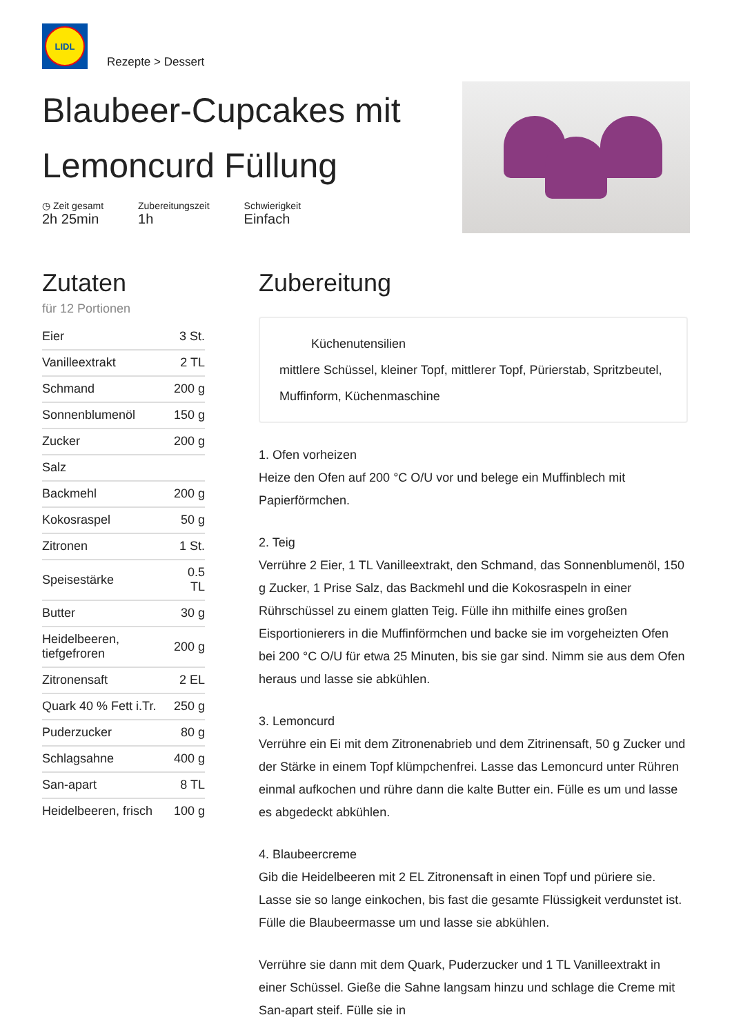LIDL
Rezepte > Dessert
Blaubeer-Cupcakes mit Lemoncurd Füllung
◷ Zeit gesamt
2h 25min
Zubereitungszeit
1h
Schwierigkeit
Einfach
Zutaten
für 12 Portionen
| Eier | 3 St. |
| Vanilleextrakt | 2 TL |
| Schmand | 200 g |
| Sonnenblumenöl | 150 g |
| Zucker | 200 g |
| Salz | |
| Backmehl | 200 g |
| Kokosraspel | 50 g |
| Zitronen | 1 St. |
| Speisestärke | 0.5 TL |
| Butter | 30 g |
| Heidelbeeren, tiefgefroren | 200 g |
| Zitronensaft | 2 EL |
| Quark 40 % Fett i.Tr. | 250 g |
| Puderzucker | 80 g |
| Schlagsahne | 400 g |
| San-apart | 8 TL |
| Heidelbeeren, frisch | 100 g |
Zubereitung
Küchenutensilien
mittlere Schüssel, kleiner Topf, mittlerer Topf, Pürierstab, Spritzbeutel, Muffinform, Küchenmaschine
1. Ofen vorheizen
Heize den Ofen auf 200 °C O/U vor und belege ein Muffinblech mit Papierförmchen.
2. Teig
Verrühre 2 Eier, 1 TL Vanilleextrakt, den Schmand, das Sonnenblumenöl, 150 g Zucker, 1 Prise Salz, das Backmehl und die Kokosraspeln in einer Rührschüssel zu einem glatten Teig. Fülle ihn mithilfe eines großen Eisportionierers in die Muffinförmchen und backe sie im vorgeheizten Ofen bei 200 °C O/U für etwa 25 Minuten, bis sie gar sind. Nimm sie aus dem Ofen heraus und lasse sie abkühlen.
3. Lemoncurd
Verrühre ein Ei mit dem Zitronenabrieb und dem Zitrinensaft, 50 g Zucker und der Stärke in einem Topf klümpchenfrei. Lasse das Lemoncurd unter Rühren einmal aufkochen und rühre dann die kalte Butter ein. Fülle es um und lasse es abgedeckt abkühlen.
4. Blaubeercreme
Gib die Heidelbeeren mit 2 EL Zitronensaft in einen Topf und püriere sie. Lasse sie so lange einkochen, bis fast die gesamte Flüssigkeit verdunstet ist. Fülle die Blaubeermasse um und lasse sie abkühlen.
Verrühre sie dann mit dem Quark, Puderzucker und 1 TL Vanilleextrakt in einer Schüssel. Gieße die Sahne langsam hinzu und schlage die Creme mit San-apart steif. Fülle sie in